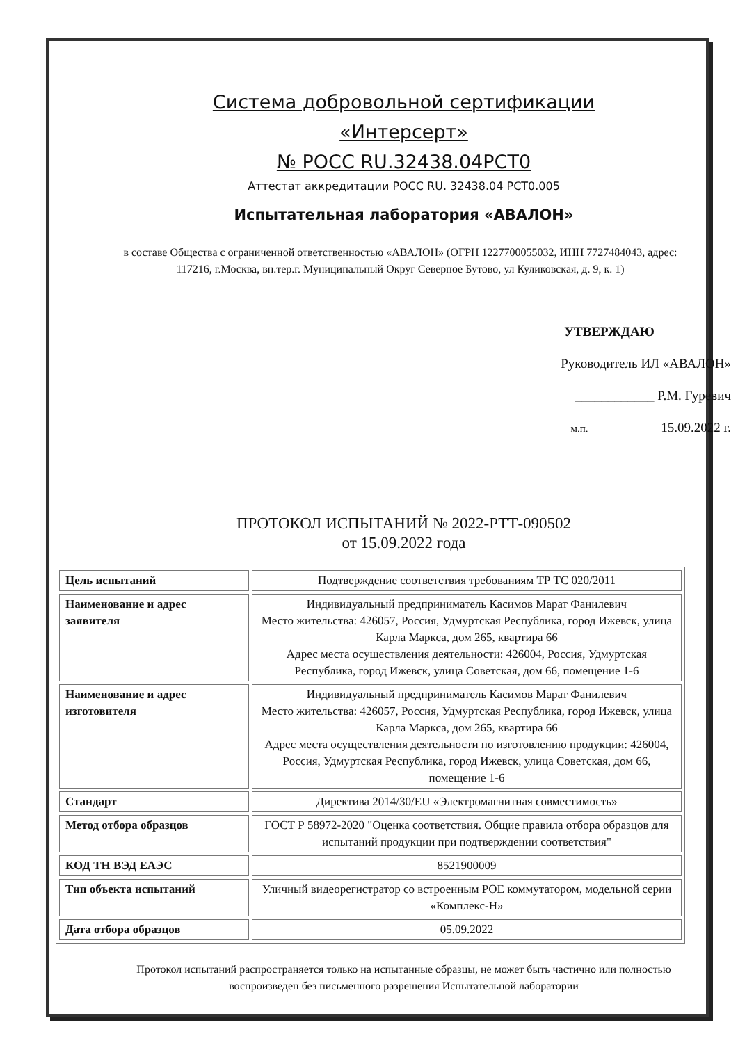Система добровольной сертификации
«Интерсерт»
№ РОСС RU.32438.04РСТ0
Аттестат аккредитации РОСС RU. 32438.04 РСТ0.005
Испытательная лаборатория «АВАЛОН»
в составе Общества с ограниченной ответственностью «АВАЛОН» (ОГРН 1227700055032, ИНН 7727484043, адрес: 117216, г.Москва, вн.тер.г. Муниципальный Округ Северное Бутово, ул Куликовская, д. 9, к. 1)
УТВЕРЖДАЮ
Руководитель ИЛ «АВАЛОН»
____________ Р.М. Гуревич
м.п. 15.09.2022 г.
ПРОТОКОЛ ИСПЫТАНИЙ № 2022-РТТ-090502
от 15.09.2022 года
| Цель испытаний | Подтверждение соответствия требованиям ТР ТС 020/2011 |
| Наименование и адрес заявителя | Индивидуальный предприниматель Касимов Марат Фанилевич Место жительства: 426057, Россия, Удмуртская Республика, город Ижевск, улица Карла Маркса, дом 265, квартира 66 Адрес места осуществления деятельности: 426004, Россия, Удмуртская Республика, город Ижевск, улица Советская, дом 66, помещение 1-6 |
| Наименование и адрес изготовителя | Индивидуальный предприниматель Касимов Марат Фанилевич Место жительства: 426057, Россия, Удмуртская Республика, город Ижевск, улица Карла Маркса, дом 265, квартира 66 Адрес места осуществления деятельности по изготовлению продукции: 426004, Россия, Удмуртская Республика, город Ижевск, улица Советская, дом 66, помещение 1-6 |
| Стандарт | Директива 2014/30/EU «Электромагнитная совместимость» |
| Метод отбора образцов | ГОСТ Р 58972-2020 "Оценка соответствия. Общие правила отбора образцов для испытаний продукции при подтверждении соответствия" |
| КОД ТН ВЭД ЕАЭС | 8521900009 |
| Тип объекта испытаний | Уличный видеорегистратор со встроенным POE коммутатором, модельной серии «Комплекс-Н» |
| Дата отбора образцов | 05.09.2022 |
Протокол испытаний распространяется только на испытанные образцы, не может быть частично или полностью воспроизведен без письменного разрешения Испытательной лаборатории